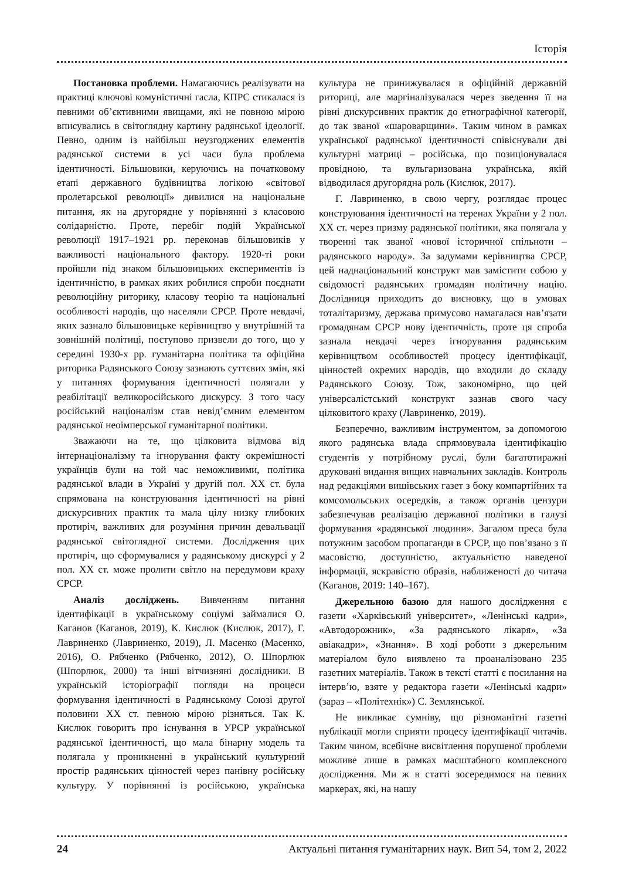Історія
Постановка проблеми. Намагаючись реалізувати на практиці ключові комуністичні гасла, КПРС стикалася із певними об’єктивними явищами, які не повною мірою вписувались в світоглядну картину радянської ідеології. Певно, одним із найбільш неузгоджених елементів радянської системи в усі часи була проблема ідентичності. Більшовики, керуючись на початковому етапі державного будівництва логікою «світової пролетарської революції» дивилися на національне питання, як на другорядне у порівнянні з класовою солідарністю. Проте, перебіг подій Української революції 1917–1921 рр. переконав більшовиків у важливості національного фактору. 1920-ті роки пройшли під знаком більшовицьких експериментів із ідентичністю, в рамках яких робилися спроби поєднати революційну риторику, класову теорію та національні особливості народів, що населяли СРСР. Проте невдачі, яких зазнало більшовицьке керівництво у внутрішній та зовнішній політиці, поступово призвели до того, що у середині 1930-х рр. гуманітарна політика та офіційна риторика Радянського Союзу зазнають суттєвих змін, які у питаннях формування ідентичності полягали у реабілітації великоросійського дискурсу. З того часу російський націоналізм став невід’ємним елементом радянської неоімперської гуманітарної політики.
Зважаючи на те, що цілковита відмова від інтернаціоналізму та ігнорування факту окремішності українців були на той час неможливими, політика радянської влади в Україні у другій пол. ХХ ст. була спрямована на конструювання ідентичності на рівні дискурсивних практик та мала цілу низку глибоких протиріч, важливих для розуміння причин девальвації радянської світоглядної системи. Дослідження цих протиріч, що сформувалися у радянському дискурсі у 2 пол. ХХ ст. може пролити світло на передумови краху СРСР.
Аналіз досліджень. Вивченням питання ідентифікації в українському соціумі займалися О. Каганов (Каганов, 2019), К. Кислюк (Кислюк, 2017), Г. Лавриненко (Лавриненко, 2019), Л. Масенко (Масенко, 2016), О. Рябченко (Рябченко, 2012), О. Шпорлюк (Шпорлюк, 2000) та інші вітчизняні дослідники. В українській історіографії погляди на процеси формування ідентичності в Радянському Союзі другої половини ХХ ст. певною мірою різняться. Так К. Кислюк говорить про існування в УРСР української радянської ідентичності, що мала бінарну модель та полягала у проникненні в український культурний простір радянських цінностей через панівну російську культуру. У порівнянні із російською, українська культура не принижувалася в офіційній державній риториці, але маргіналізувалася через зведення її на рівні дискурсивних практик до етнографічної категорії, до так званої «шароварщини». Таким чином в рамках української радянської ідентичності співіснували дві культурні матриці – російська, що позиціонувалася провідною, та вульгаризована українська, якій відводилася другорядна роль (Кислюк, 2017).
Г. Лавриненко, в свою чергу, розглядає процес конструювання ідентичності на теренах України у 2 пол. ХХ ст. через призму радянської політики, яка полягала у творенні так званої «нової історичної спільноти – радянського народу». За задумами керівництва СРСР, цей наднаціональний конструкт мав замістити собою у свідомості радянських громадян політичну націю. Дослідниця приходить до висновку, що в умовах тоталітаризму, держава примусово намагалася нав’язати громадянам СРСР нову ідентичність, проте ця спроба зазнала невдачі через ігнорування радянським керівництвом особливостей процесу ідентифікації, цінностей окремих народів, що входили до складу Радянського Союзу. Тож, закономірно, що цей універсалістський конструкт зазнав свого часу цілковитого краху (Лавриненко, 2019).
Безперечно, важливим інструментом, за допомогою якого радянська влада спрямовувала ідентифікацію студентів у потрібному руслі, були багатотиражні друковані видання вищих навчальних закладів. Контроль над редакціями вишівських газет з боку компартійних та комсомольських осередків, а також органів цензури забезпечував реалізацію державної політики в галузі формування «радянської людини». Загалом преса була потужним засобом пропаганди в СРСР, що пов’язано з її масовістю, доступністю, актуальністю наведеної інформації, яскравістю образів, наближеності до читача (Каганов, 2019: 140–167).
Джерельною базою для нашого дослідження є газети «Харківський університет», «Ленінські кадри», «Автодорожник», «За радянського лікаря», «За авіакадри», «Знання». В ході роботи з джерельним матеріалом було виявлено та проаналізовано 235 газетних матеріалів. Також в тексті статті є посилання на інтерв’ю, взяте у редактора газети «Ленінські кадри» (зараз – «Політехнік») С. Землянської.
Не викликає сумніву, що різноманітні газетні публікації могли сприяти процесу ідентифікації читачів. Таким чином, всебічне висвітлення порушеної проблеми можливе лише в рамках масштабного комплексного дослідження. Ми ж в статті зосередимося на певних маркерах, які, на нашу
24 Актуальні питання гуманітарних наук. Вип 54, том 2, 2022